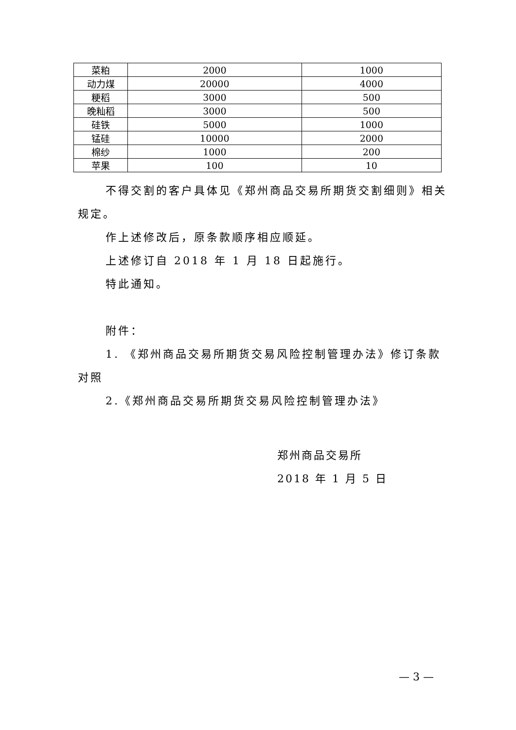| 菜粕 | 2000 | 1000 |
| 动力煤 | 20000 | 4000 |
| 粳稻 | 3000 | 500 |
| 晚籼稻 | 3000 | 500 |
| 硅铁 | 5000 | 1000 |
| 锰硅 | 10000 | 2000 |
| 棉纱 | 1000 | 200 |
| 苹果 | 100 | 10 |
不得交割的客户具体见《郑州商品交易所期货交割细则》相关规定。
作上述修改后，原条款顺序相应顺延。
上述修订自 2018 年 1 月 18 日起施行。
特此通知。
附件：
1. 《郑州商品交易所期货交易风险控制管理办法》修订条款对照
2.《郑州商品交易所期货交易风险控制管理办法》
郑州商品交易所
2018 年 1 月 5 日
— 3 —